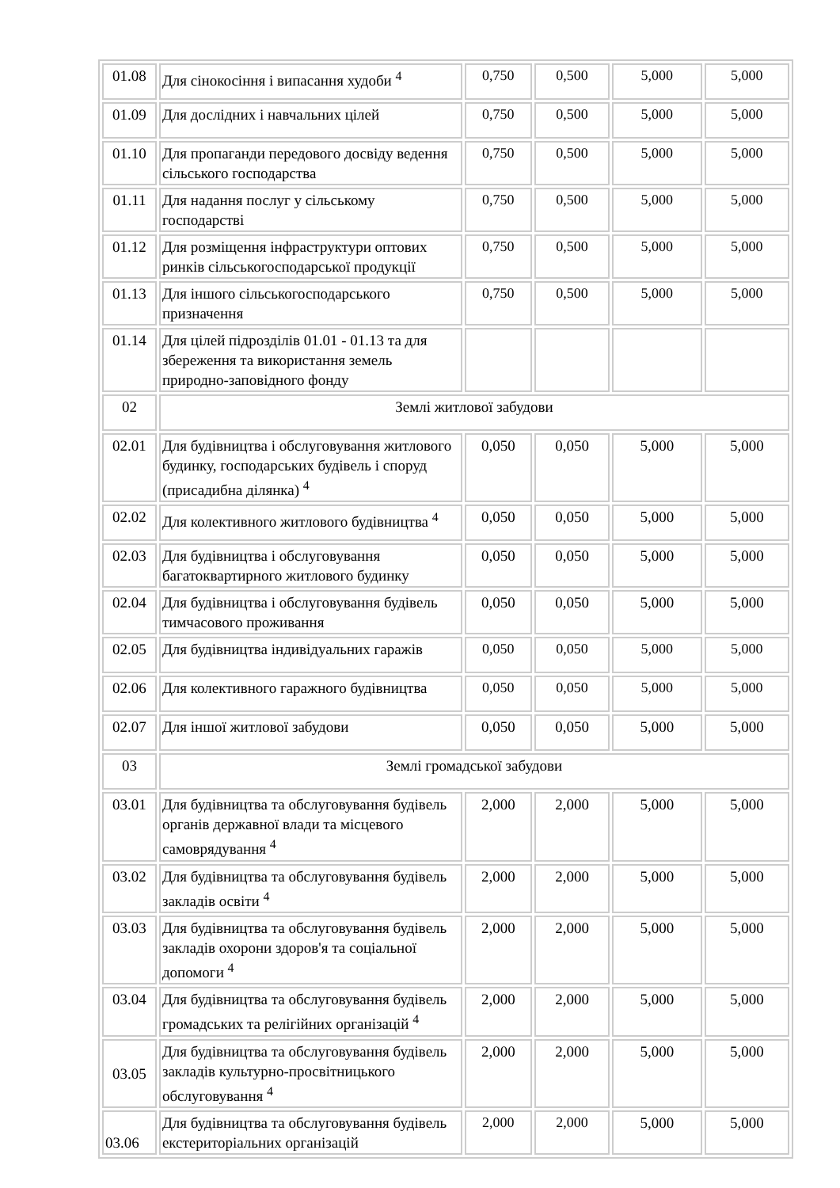| 01.08 | Для сінокосіння і випасання худоби <sup>4</sup> | 0,750 | 0,500 | 5,000 | 5,000 |
| 01.09 | Для дослідних і навчальних цілей | 0,750 | 0,500 | 5,000 | 5,000 |
| 01.10 | Для пропаганди передового досвіду ведення сільського господарства | 0,750 | 0,500 | 5,000 | 5,000 |
| 01.11 | Для надання послуг у сільському господарстві | 0,750 | 0,500 | 5,000 | 5,000 |
| 01.12 | Для розміщення інфраструктури оптових ринків сільськогосподарської продукції | 0,750 | 0,500 | 5,000 | 5,000 |
| 01.13 | Для іншого сільськогосподарського призначення | 0,750 | 0,500 | 5,000 | 5,000 |
| 01.14 | Для цілей підрозділів 01.01 - 01.13 та для збереження та використання земель природно-заповідного фонду | | | | |
| 02 | Землі житлової забудови | | | | |
| 02.01 | Для будівництва і обслуговування житлового будинку, господарських будівель і споруд (присадибна ділянка) <sup>4</sup> | 0,050 | 0,050 | 5,000 | 5,000 |
| 02.02 | Для колективного житлового будівництва <sup>4</sup> | 0,050 | 0,050 | 5,000 | 5,000 |
| 02.03 | Для будівництва і обслуговування багатоквартирного житлового будинку | 0,050 | 0,050 | 5,000 | 5,000 |
| 02.04 | Для будівництва і обслуговування будівель тимчасового проживання | 0,050 | 0,050 | 5,000 | 5,000 |
| 02.05 | Для будівництва індивідуальних гаражів | 0,050 | 0,050 | 5,000 | 5,000 |
| 02.06 | Для колективного гаражного будівництва | 0,050 | 0,050 | 5,000 | 5,000 |
| 02.07 | Для іншої житлової забудови | 0,050 | 0,050 | 5,000 | 5,000 |
| 03 | Землі громадської забудови | | | | |
| 03.01 | Для будівництва та обслуговування будівель органів державної влади та місцевого самоврядування <sup>4</sup> | 2,000 | 2,000 | 5,000 | 5,000 |
| 03.02 | Для будівництва та обслуговування будівель закладів освіти <sup>4</sup> | 2,000 | 2,000 | 5,000 | 5,000 |
| 03.03 | Для будівництва та обслуговування будівель закладів охорони здоров'я та соціальної допомоги <sup>4</sup> | 2,000 | 2,000 | 5,000 | 5,000 |
| 03.04 | Для будівництва та обслуговування будівель громадських та релігійних організацій <sup>4</sup> | 2,000 | 2,000 | 5,000 | 5,000 |
| 03.05 | Для будівництва та обслуговування будівель закладів культурно-просвітницького обслуговування <sup>4</sup> | 2,000 | 2,000 | 5,000 | 5,000 |
| 03.06 | Для будівництва та обслуговування будівель екстериторіальних організацій | 2,000 | 2,000 | 5,000 | 5,000 |